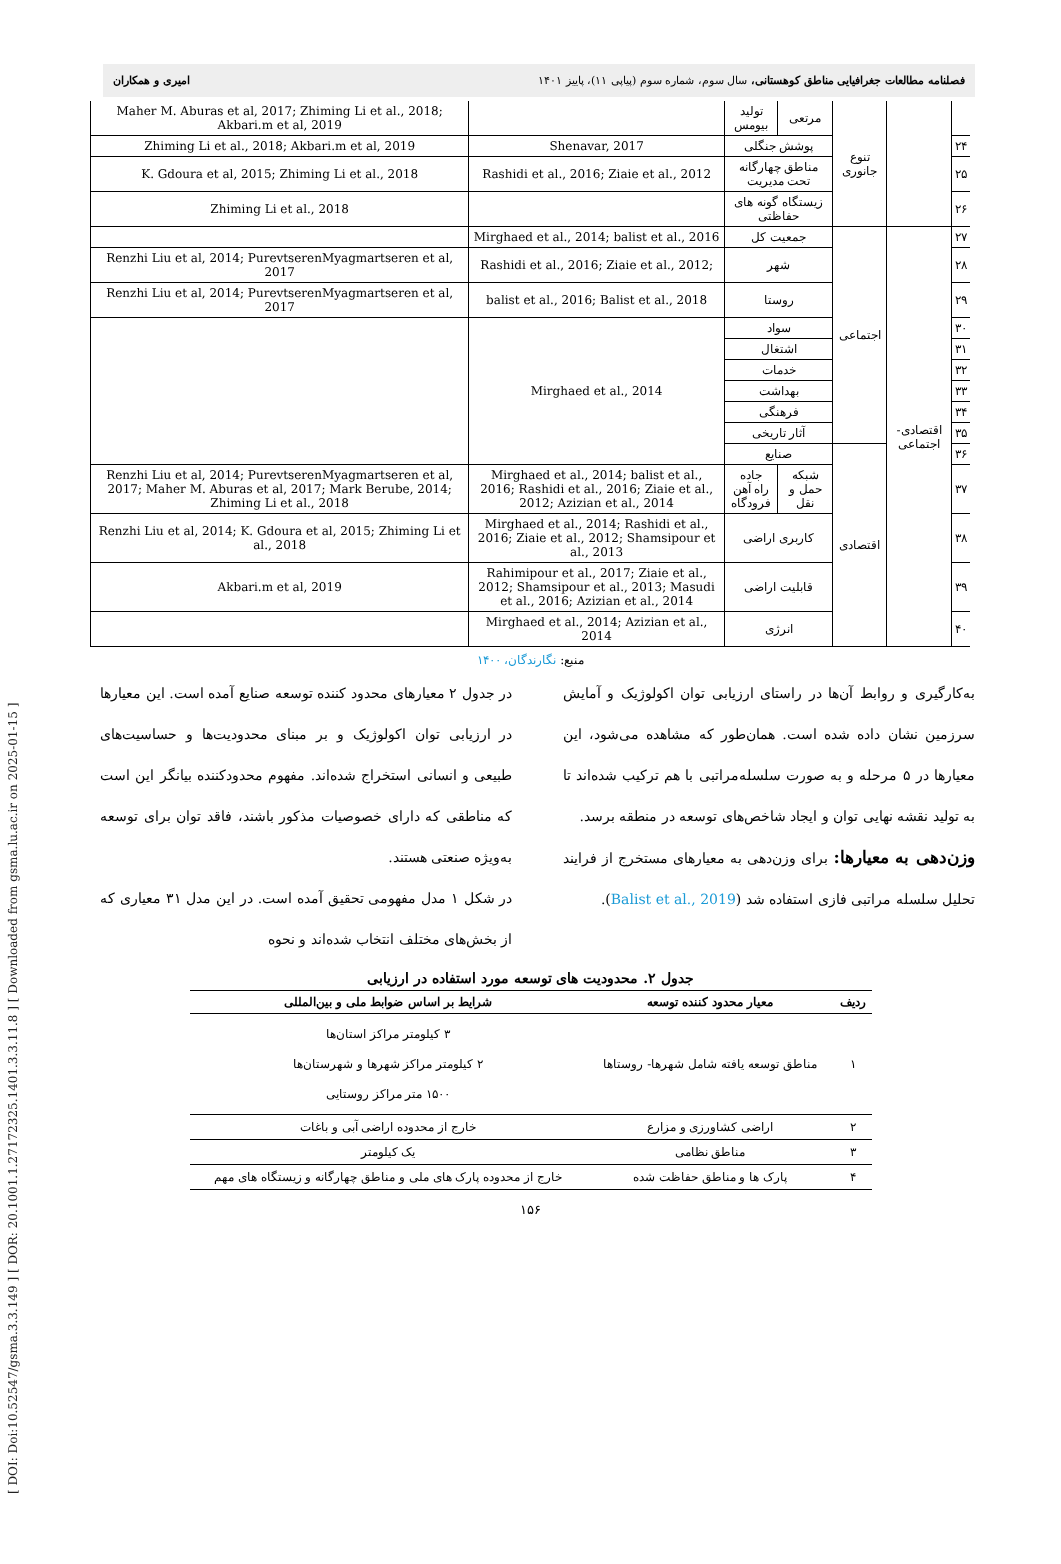[ DOI: Doi:10.52547/gsma.3.3.149 ] [ DOR: 20.1001.1.27172325.1401.3.3.11.8 ] [ Downloaded from gsma.lu.ac.ir on 2025-01-15 ]
فصلنامه مطالعات جغرافیایی مناطق کوهستانی، سال سوم، شماره سوم (پیاپی ۱۱)، پاییز ۱۴۰۱ امیری و همکاران
| Maher M. Aburas et al, 2017; Zhiming Li et al., 2018; Akbari.m et al, 2019 | | تولید بیومس | مرتعی | تنوع جانوری | | |
| Zhiming Li et al., 2018; Akbari.m et al, 2019 | Shenavar, 2017 | پوشش جنگلی | | | | ۲۴ |
| K. Gdoura et al, 2015; Zhiming Li et al., 2018 | Rashidi et al., 2016; Ziaie et al., 2012 | مناطق چهارگانه تحت مدیریت | | | | ۲۵ |
| Zhiming Li et al., 2018 | | زیستگاه گونه های حفاظتی | | | | ۲۶ |
| | Mirghaed et al., 2014; balist et al., 2016 | جمعیت کل | | اجتماعی | اقتصادی-اجتماعی | ۲۷ |
| Renzhi Liu et al, 2014; PurevtserenMyagmartseren et al, 2017 | Rashidi et al., 2016; Ziaie et al., 2012; | شهر | | | | ۲۸ |
| Renzhi Liu et al, 2014; PurevtserenMyagmartseren et al, 2017 | balist et al., 2016; Balist et al., 2018 | روستا | | | | ۲۹ |
| | Mirghaed et al., 2014 | سواد | | | | ۳۰ |
| | | اشتغال | | | | ۳۱ |
| | | خدمات | | | | ۳۲ |
| | | بهداشت | | | | ۳۳ |
| | | فرهنگی | | | | ۳۴ |
| | | آثار تاریخی | | | | ۳۵ |
| | | صنایع | | اقتصادی | | ۳۶ |
| Renzhi Liu et al, 2014; PurevtserenMyagmartseren et al, 2017; Maher M. Aburas et al, 2017; Mark Berube, 2014; Zhiming Li et al., 2018 | Mirghaed et al., 2014; balist et al., 2016; Rashidi et al., 2016; Ziaie et al., 2012; Azizian et al., 2014 | جاده راه آهن فرودگاه | شبکه حمل و نقل | | | ۳۷ |
| Renzhi Liu et al, 2014; K. Gdoura et al, 2015; Zhiming Li et al., 2018 | Mirghaed et al., 2014; Rashidi et al., 2016; Ziaie et al., 2012; Shamsipour et al., 2013 | کاربری اراضی | | | | ۳۸ |
| Akbari.m et al, 2019 | Rahimipour et al., 2017; Ziaie et al., 2012; Shamsipour et al., 2013; Masudi et al., 2016; Azizian et al., 2014 | قابلیت اراضی | | | | ۳۹ |
| | Mirghaed et al., 2014; Azizian et al., 2014 | انرژی | | | | ۴۰ |
منبع: نگارندگان، ۱۴۰۰
در جدول ۲ معیارهای محدود کننده توسعه صنایع آمده است. این معیارها در ارزیابی توان اکولوژیک و بر مبنای محدودیت‌ها و حساسیت‌های طبیعی و انسانی استخراج شده‌اند. مفهوم محدودکننده بیانگر این است که مناطقی که دارای خصوصیات مذکور باشند، فاقد توان برای توسعه به‌ویژه صنعتی هستند.
در شکل ۱ مدل مفهومی تحقیق آمده است. در این مدل ۳۱ معیاری که از بخش‌های مختلف انتخاب شده‌اند و نحوه
به‌کارگیری و روابط آن‌ها در راستای ارزیابی توان اکولوژیک و آمایش سرزمین نشان داده شده است. همان‌طور که مشاهده می‌شود، این معیارها در ۵ مرحله و به صورت سلسله‌مراتبی با هم ترکیب شده‌اند تا به تولید نقشه نهایی توان و ایجاد شاخص‌های توسعه در منطقه برسد.
وزن‌دهی به معیارها: برای وزن‌دهی به معیارهای مستخرج از فرایند تحلیل سلسله مراتبی فازی استفاده شد (Balist et al., 2019).
جدول ۲. محدودیت های توسعه مورد استفاده در ارزیابی
| ردیف | معیار محدود کننده توسعه | شرایط بر اساس ضوابط ملی و بین‌المللی |
| --- | --- | --- |
| ۱ | مناطق توسعه یافته شامل شهرها- روستاها | ۳ کیلومتر مراکز استان‌ها ۲ کیلومتر مراکز شهرها و شهرستان‌ها ۱۵۰۰ متر مراکز روستایی |
| ۲ | اراضی کشاورزی و مزارع | خارج از محدوده اراضی آبی و باغات |
| ۳ | مناطق نظامی | یک کیلومتر |
| ۴ | پارک ها و مناطق حفاظت شده | خارج از محدوده پارک های ملی و مناطق چهارگانه و زیستگاه های مهم |
۱۵۶